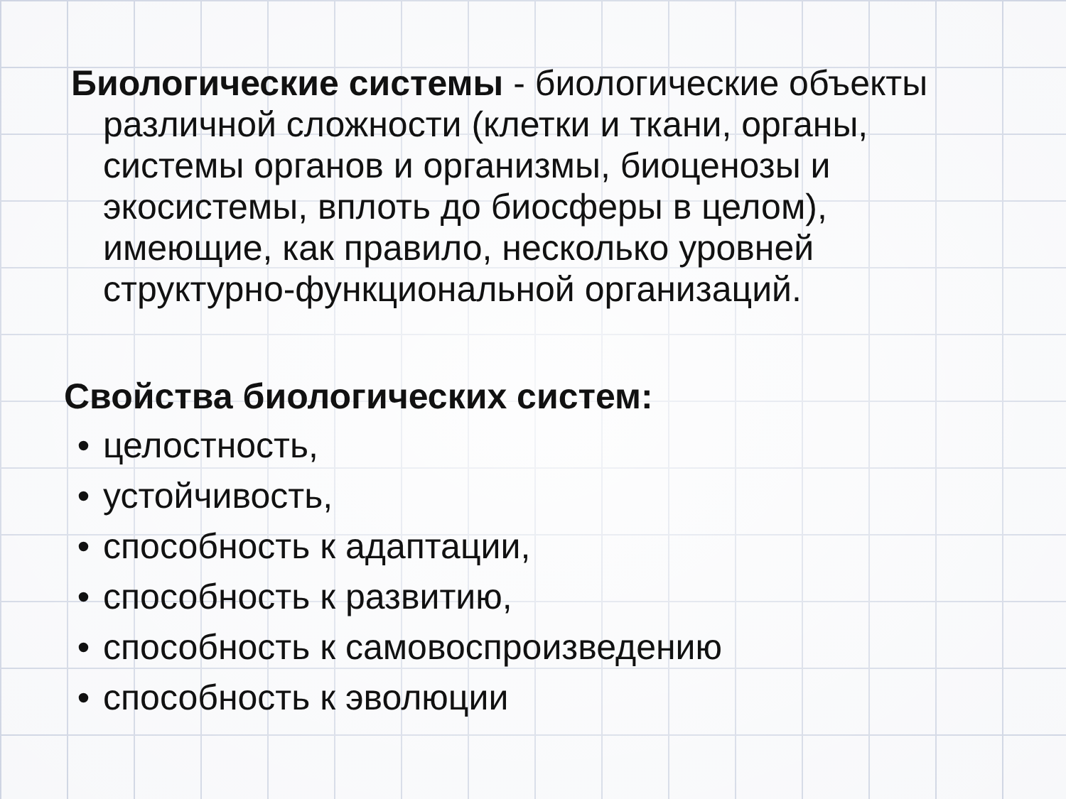Биологические системы - биологические объекты различной сложности (клетки и ткани, органы, системы органов и организмы, биоценозы и экосистемы, вплоть до биосферы в целом), имеющие, как правило, несколько уровней структурно-функциональной организаций.
Свойства биологических систем:
• целостность,
• устойчивость,
• способность к адаптации,
• способность к развитию,
• способность к самовоспроизведению
• способность к эволюции